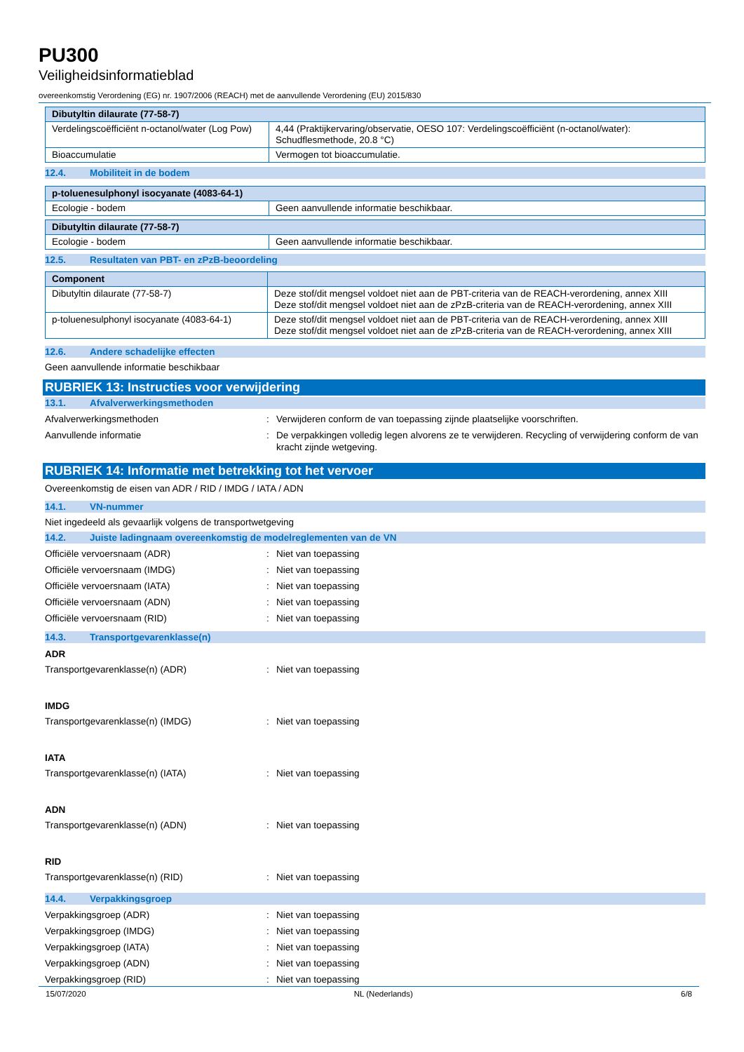PU300
Veiligheidsinformatieblad
overeenkomstig Verordening (EG) nr. 1907/2006 (REACH) met de aanvullende Verordening (EU) 2015/830
| Dibutyltin dilaurate (77-58-7) | |
| --- | --- |
| Verdelingscoëfficiënt n-octanol/water (Log Pow) | 4,44 (Praktijkervaring/observatie, OESO 107: Verdelingscoëfficiënt (n-octanol/water): Schudflesmethode, 20.8 °C) |
| Bioaccumulatie | Vermogen tot bioaccumulatie. |
12.4. Mobiliteit in de bodem
| p-toluenesulphonyl isocyanate (4083-64-1) | |
| --- | --- |
| Ecologie - bodem | Geen aanvullende informatie beschikbaar. |
| Dibutyltin dilaurate (77-58-7) | |
| --- | --- |
| Ecologie - bodem | Geen aanvullende informatie beschikbaar. |
12.5. Resultaten van PBT- en zPzB-beoordeling
| Component | |
| --- | --- |
| Dibutyltin dilaurate (77-58-7) | Deze stof/dit mengsel voldoet niet aan de PBT-criteria van de REACH-verordening, annex XIII Deze stof/dit mengsel voldoet niet aan de zPzB-criteria van de REACH-verordening, annex XIII |
| p-toluenesulphonyl isocyanate (4083-64-1) | Deze stof/dit mengsel voldoet niet aan de PBT-criteria van de REACH-verordening, annex XIII Deze stof/dit mengsel voldoet niet aan de zPzB-criteria van de REACH-verordening, annex XIII |
12.6. Andere schadelijke effecten
Geen aanvullende informatie beschikbaar
RUBRIEK 13: Instructies voor verwijdering
13.1. Afvalverwerkingsmethoden
Afvalverwerkingsmethoden : Verwijderen conform de van toepassing zijnde plaatselijke voorschriften.
Aanvullende informatie : De verpakkingen volledig legen alvorens ze te verwijderen. Recycling of verwijdering conform de van kracht zijnde wetgeving.
RUBRIEK 14: Informatie met betrekking tot het vervoer
Overeenkomstig de eisen van ADR / RID / IMDG / IATA / ADN
14.1. VN-nummer
Niet ingedeeld als gevaarlijk volgens de transportwetgeving
14.2. Juiste ladingnaam overeenkomstig de modelreglementen van de VN
Officiële vervoersnaam (ADR) : Niet van toepassing
Officiële vervoersnaam (IMDG) : Niet van toepassing
Officiële vervoersnaam (IATA) : Niet van toepassing
Officiële vervoersnaam (ADN) : Niet van toepassing
Officiële vervoersnaam (RID) : Niet van toepassing
14.3. Transportgevarenklasse(n)
ADR
Transportgevarenklasse(n) (ADR) : Niet van toepassing
IMDG
Transportgevarenklasse(n) (IMDG) : Niet van toepassing
IATA
Transportgevarenklasse(n) (IATA) : Niet van toepassing
ADN
Transportgevarenklasse(n) (ADN) : Niet van toepassing
RID
Transportgevarenklasse(n) (RID) : Niet van toepassing
14.4. Verpakkingsgroep
Verpakkingsgroep (ADR) : Niet van toepassing
Verpakkingsgroep (IMDG) : Niet van toepassing
Verpakkingsgroep (IATA) : Niet van toepassing
Verpakkingsgroep (ADN) : Niet van toepassing
Verpakkingsgroep (RID) : Niet van toepassing
15/07/2020 NL (Nederlands) 6/8